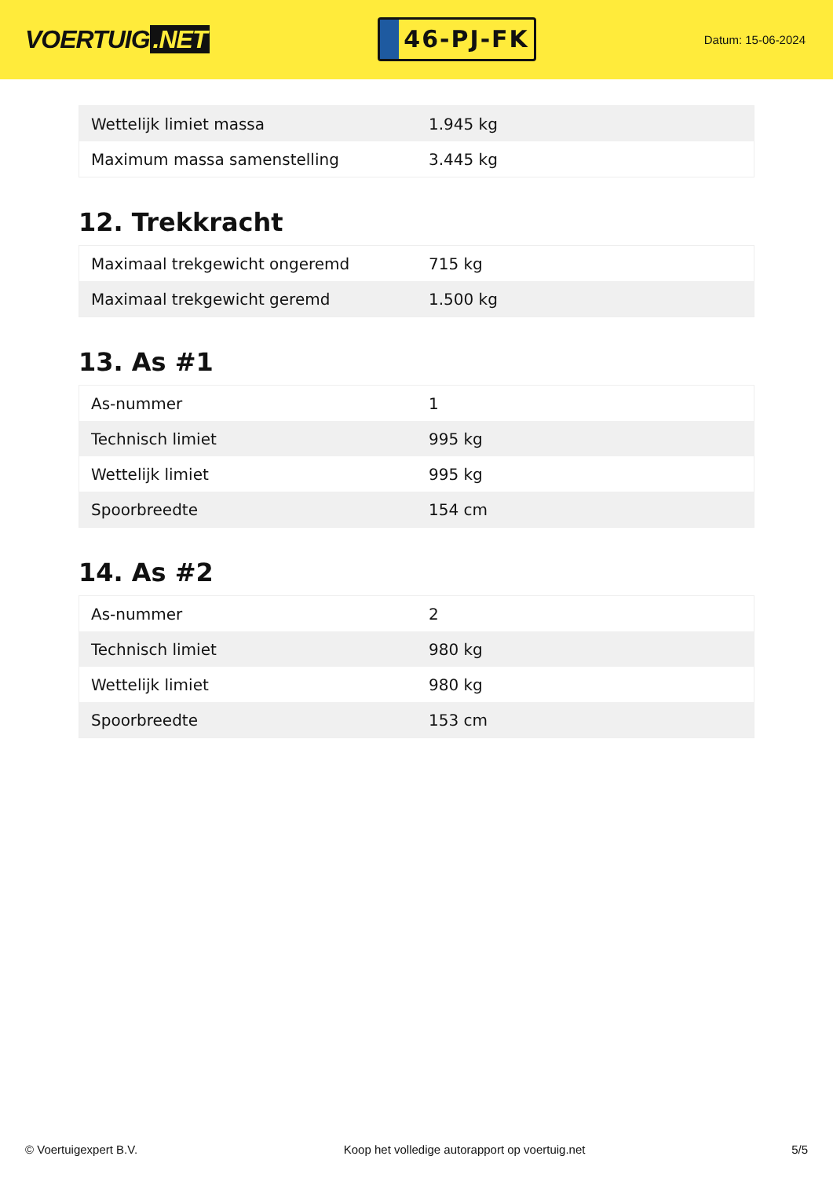VOERTUIG.NET
46-PJ-FK
Datum: 15-06-2024
| Wettelijk limiet massa | 1.945 kg |
| Maximum massa samenstelling | 3.445 kg |
12. Trekkracht
| Maximaal trekgewicht ongeremd | 715 kg |
| Maximaal trekgewicht geremd | 1.500 kg |
13. As #1
| As-nummer | 1 |
| Technisch limiet | 995 kg |
| Wettelijk limiet | 995 kg |
| Spoorbreedte | 154 cm |
14. As #2
| As-nummer | 2 |
| Technisch limiet | 980 kg |
| Wettelijk limiet | 980 kg |
| Spoorbreedte | 153 cm |
© Voertuigexpert B.V. Koop het volledige autorapport op voertuig.net 5/5